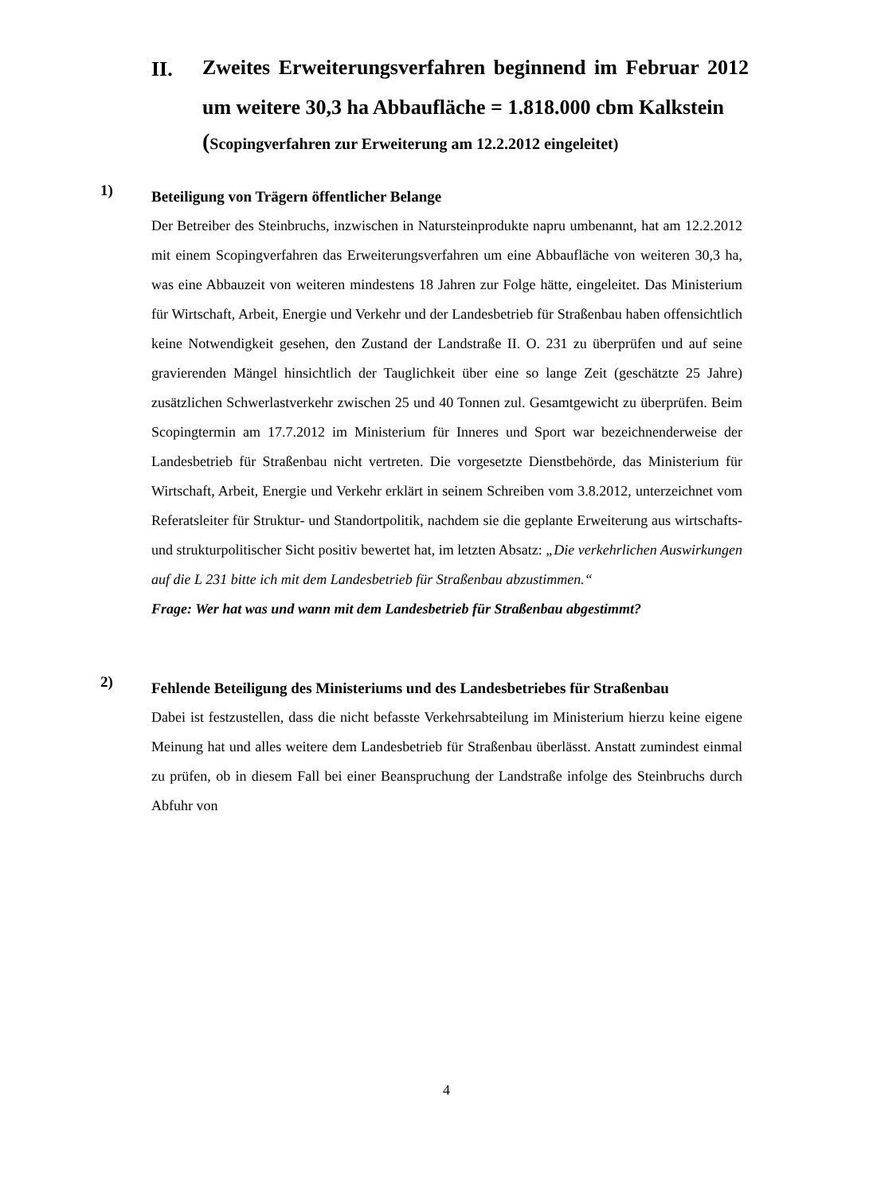II.
Zweites Erweiterungsverfahren beginnend im Februar 2012 um weitere 30,3 ha Abbaufläche = 1.818.000 cbm Kalkstein
(Scopingverfahren zur Erweiterung am 12.2.2012 eingeleitet)
1)
Beteiligung von Trägern öffentlicher Belange
Der Betreiber des Steinbruchs, inzwischen in Natursteinprodukte napru umbenannt, hat am 12.2.2012 mit einem Scopingverfahren das Erweiterungsverfahren um eine Abbaufläche von weiteren 30,3 ha, was eine Abbauzeit von weiteren mindestens 18 Jahren zur Folge hätte, eingeleitet. Das Ministerium für Wirtschaft, Arbeit, Energie und Verkehr und der Landesbetrieb für Straßenbau haben offensichtlich keine Notwendigkeit gesehen, den Zustand der Landstraße II. O. 231 zu überprüfen und auf seine gravierenden Mängel hinsichtlich der Tauglichkeit über eine so lange Zeit (geschätzte 25 Jahre) zusätzlichen Schwerlastverkehr zwischen 25 und 40 Tonnen zul. Gesamtgewicht zu überprüfen. Beim Scopingtermin am 17.7.2012 im Ministerium für Inneres und Sport war bezeichnenderweise der Landesbetrieb für Straßenbau nicht vertreten. Die vorgesetzte Dienstbehörde, das Ministerium für Wirtschaft, Arbeit, Energie und Verkehr erklärt in seinem Schreiben vom 3.8.2012, unterzeichnet vom Referatsleiter für Struktur- und Standortpolitik, nachdem sie die geplante Erweiterung aus wirtschafts- und strukturpolitischer Sicht positiv bewertet hat, im letzten Absatz: „Die verkehrlichen Auswirkungen auf die L 231 bitte ich mit dem Landesbetrieb für Straßenbau abzustimmen.“
Frage: Wer hat was und wann mit dem Landesbetrieb für Straßenbau abgestimmt?
2)
Fehlende Beteiligung des Ministeriums und des Landesbetriebes für Straßenbau
Dabei ist festzustellen, dass die nicht befasste Verkehrsabteilung im Ministerium hierzu keine eigene Meinung hat und alles weitere dem Landesbetrieb für Straßenbau überlässt. Anstatt zumindest einmal zu prüfen, ob in diesem Fall bei einer Beanspruchung der Landstraße infolge des Steinbruchs durch Abfuhr von
4